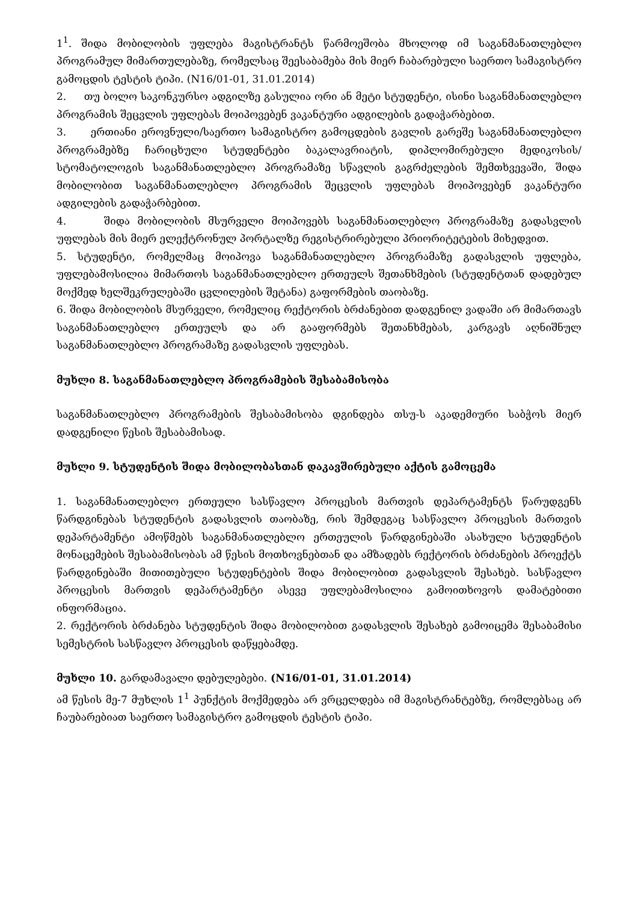1<sup>1</sup>. შიდა მობილობის უფლება მაგისტრანტს წარმოეშობა მხოლოდ იმ საგანმანათლებლო პროგრამულ მიმართულებაზე, რომელსაც შეესაბამება მის მიერ ჩაბარებული საერთო სამაგისტრო გამოცდის ტესტის ტიპი. (N16/01-01, 31.01.2014)
2. თუ ბოლო საკონკურსო ადგილზე გასულია ორი ან მეტი სტუდენტი, ისინი საგანმანათლებლო პროგრამის შეცვლის უფლებას მოიპოვებენ ვაკანტური ადგილების გადაჭარბებით.
3. ერთიანი ეროვნული/საერთო სამაგისტრო გამოცდების გავლის გარეშე საგანმანათლებლო პროგრამებზე ჩარიცხული სტუდენტები ბაკალავრიატის, დიპლომირებული მედიკოსის/სტომატოლოგის საგანმანათლებლო პროგრამაზე სწავლის გაგრძელების შემთხვევაში, შიდა მობილობით საგანმანათლებლო პროგრამის შეცვლის უფლებას მოიპოვებენ ვაკანტური ადგილების გადაჭარბებით.
4. შიდა მობილობის მსურველი მოიპოვებს საგანმანათლებლო პროგრამაზე გადასვლის უფლებას მის მიერ ელექტრონულ პორტალზე რეგისტრირებული პრიორიტეტების მიხედვით.
5. სტუდენტი, რომელმაც მოიპოვა საგანმანათლებლო პროგრამაზე გადასვლის უფლება, უფლებამოსილია მიმართოს საგანმანათლებლო ერთეულს შეთანხმების (სტუდენტთან დადებულ მოქმედ ხელშეკრულებაში ცვლილების შეტანა) გაფორმების თაობაზე.
6. შიდა მობილობის მსურველი, რომელიც რექტორის ბრძანებით დადგენილ ვადაში არ მიმართავს საგანმანათლებლო ერთეულს და არ გააფორმებს შეთანხმებას, კარგავს აღნიშნულ საგანმანათლებლო პროგრამაზე გადასვლის უფლებას.
მუხლი 8. საგანმანათლებლო პროგრამების შესაბამისობა
საგანმანათლებლო პროგრამების შესაბამისობა დგინდება თსუ-ს აკადემიური საბჭოს მიერ დადგენილი წესის შესაბამისად.
მუხლი 9. სტუდენტის შიდა მობილობასთან დაკავშირებული აქტის გამოცემა
1. საგანმანათლებლო ერთეული სასწავლო პროცესის მართვის დეპარტამენტს წარუდგენს წარდგინებას სტუდენტის გადასვლის თაობაზე, რის შემდეგაც სასწავლო პროცესის მართვის დეპარტამენტი ამოწმებს საგანმანათლებლო ერთეულის წარდგინებაში ასახული სტუდენტის მონაცემების შესაბამისობას ამ წესის მოთხოვნებთან და ამზადებს რექტორის ბრძანების პროექტს წარდგინებაში მითითებული სტუდენტების შიდა მობილობით გადასვლის შესახებ. სასწავლო პროცესის მართვის დეპარტამენტი ასევე უფლებამოსილია გამოითხოვოს დამატებითი ინფორმაცია.
2. რექტორის ბრძანება სტუდენტის შიდა მობილობით გადასვლის შესახებ გამოიცემა შესაბამისი სემესტრის სასწავლო პროცესის დაწყებამდე.
მუხლი 10. გარდამავალი დებულებები. (N16/01-01, 31.01.2014)
ამ წესის მე-7 მუხლის 1<sup>1</sup> პუნქტის მოქმედება არ ვრცელდება იმ მაგისტრანტებზე, რომლებსაც არ ჩაუბარებიათ საერთო სამაგისტრო გამოცდის ტესტის ტიპი.